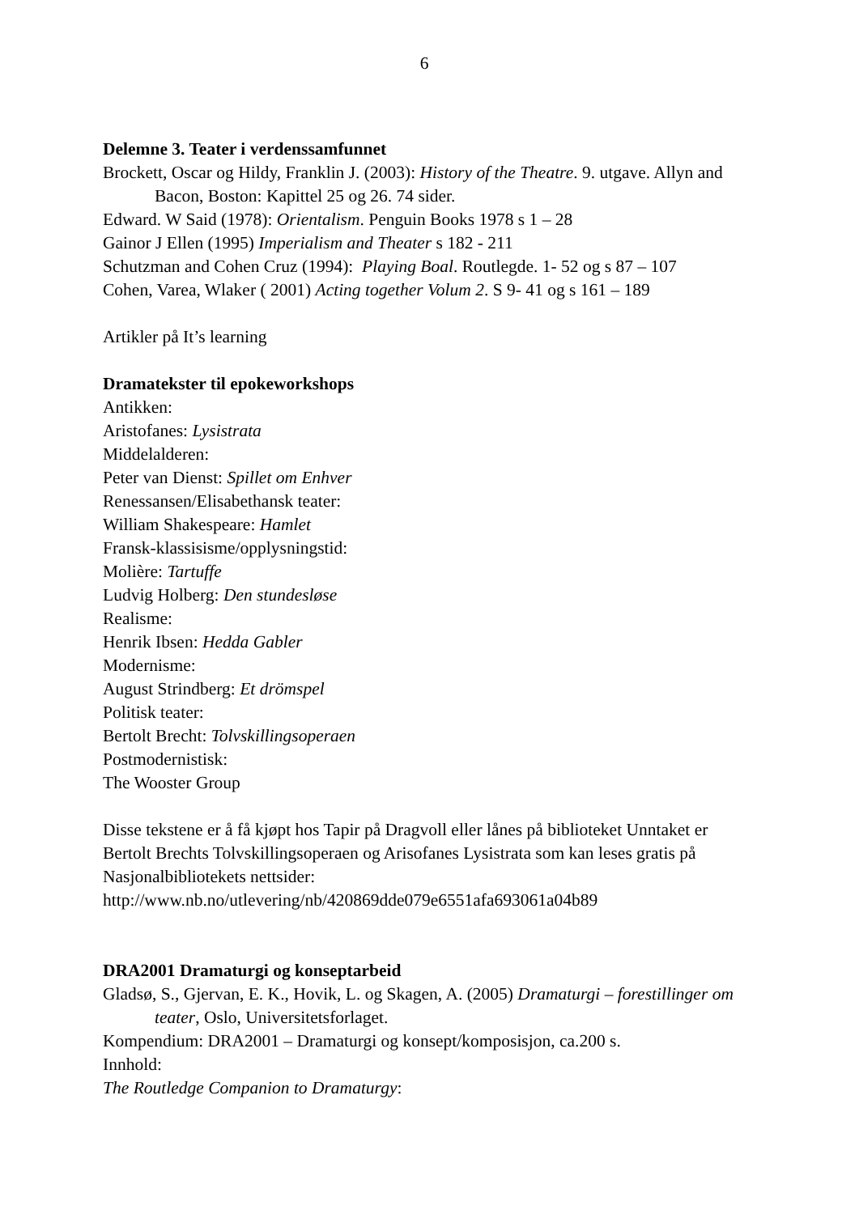6
Delemne 3. Teater i verdenssamfunnet
Brockett, Oscar og Hildy, Franklin J. (2003): History of the Theatre. 9. utgave. Allyn and Bacon, Boston: Kapittel 25 og 26. 74 sider.
Edward. W Said (1978): Orientalism. Penguin Books 1978 s 1 – 28
Gainor J Ellen (1995) Imperialism and Theater s 182 - 211
Schutzman and Cohen Cruz (1994): Playing Boal. Routlegde. 1- 52 og s 87 – 107
Cohen, Varea, Wlaker ( 2001) Acting together Volum 2. S 9- 41 og s 161 – 189
Artikler på It’s learning
Dramatekster til epokeworkshops
Antikken:
Aristofanes: Lysistrata
Middelalderen:
Peter van Dienst: Spillet om Enhver
Renessansen/Elisabethansk teater:
William Shakespeare: Hamlet
Fransk-klassisisme/opplysningstid:
Molière: Tartuffe
Ludvig Holberg: Den stundesløse
Realisme:
Henrik Ibsen: Hedda Gabler
Modernisme:
August Strindberg: Et drömspel
Politisk teater:
Bertolt Brecht: Tolvskillingsoperaen
Postmodernistisk:
The Wooster Group
Disse tekstene er å få kjøpt hos Tapir på Dragvoll eller lånes på biblioteket Unntaket er Bertolt Brechts Tolvskillingsoperaen og Arisofanes Lysistrata som kan leses gratis på Nasjonalbibliotekets nettsider:
http://www.nb.no/utlevering/nb/420869dde079e6551afa693061a04b89
DRA2001 Dramaturgi og konseptarbeid
Gladsø, S., Gjervan, E. K., Hovik, L. og Skagen, A. (2005) Dramaturgi – forestillinger om teater, Oslo, Universitetsforlaget.
Kompendium: DRA2001 – Dramaturgi og konsept/komposisjon, ca.200 s.
Innhold:
The Routledge Companion to Dramaturgy: